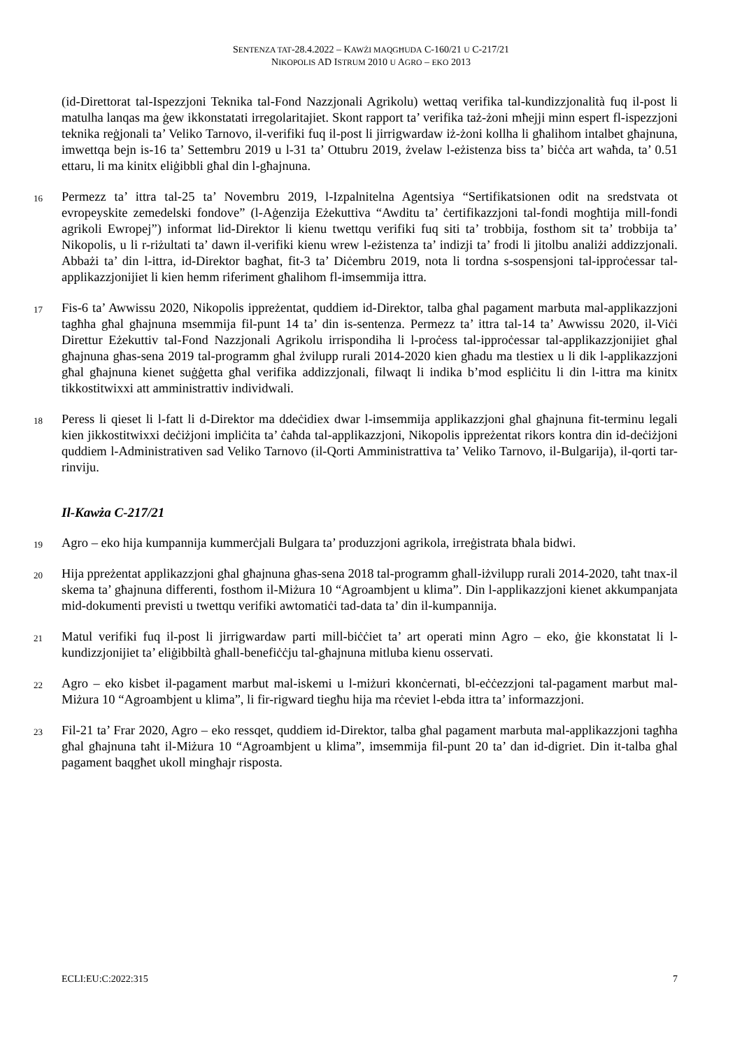SENTENZA TAT-28.4.2022 – KAWŻI MAQGĦUDA C-160/21 U C-217/21
NIKOPOLIS AD ISTRUM 2010 U AGRO – EKO 2013
(id-Direttorat tal-Ispezzjoni Teknika tal-Fond Nazzjonali Agrikolu) wettaq verifika tal-kundizzjonalità fuq il-post li matulha lanqas ma ġew ikkonstatati irregolaritajiet. Skont rapport ta’ verifika taż-żoni mħejji minn espert fl-ispezzjoni teknika reġjonali ta’ Veliko Tarnovo, il-verifiki fuq il-post li jirrigwardaw iż-żoni kollha li għalihom intalbet għajnuna, imwettqa bejn is-16 ta’ Settembru 2019 u l-31 ta’ Ottubru 2019, żvelaw l-eżistenza biss ta’ biċċa art waħda, ta’ 0.51 ettaru, li ma kinitx eliġibbli għal din l-għajnuna.
16
Permezz ta’ ittra tal-25 ta’ Novembru 2019, l-Izpalnitelna Agentsiya “Sertifikatsionen odit na sredstvata ot evropeyskite zemedelski fondove” (l-Aġenzija Eżekuttiva “Awditu ta’ ċertifikazzjoni tal-fondi mogħtija mill-fondi agrikoli Ewropej”) informat lid-Direktor li kienu twettqu verifiki fuq siti ta’ trobbija, fosthom sit ta’ trobbija ta’ Nikopolis, u li r-riżultati ta’ dawn il-verifiki kienu wrew l-eżistenza ta’ indizji ta’ frodi li jitolbu analiżi addizzjonali. Abbażi ta’ din l-ittra, id-Direktor bagħat, fit-3 ta’ Diċembru 2019, nota li tordna s-sospensjoni tal-ipproċessar tal-applikazzjonijiet li kien hemm riferiment għalihom fl-imsemmija ittra.
17
Fis-6 ta’ Awwissu 2020, Nikopolis ippreżentat, quddiem id-Direktor, talba għal pagament marbuta mal-applikazzjoni tagħha għal għajnuna msemmija fil-punt 14 ta’ din is-sentenza. Permezz ta’ ittra tal-14 ta’ Awwissu 2020, il-Viċi Direttur Eżekuttiv tal-Fond Nazzjonali Agrikolu irrispondiha li l-proċess tal-ipproċessar tal-applikazzjonijiet għal għajnuna għas-sena 2019 tal-programm għal żvilupp rurali 2014-2020 kien għadu ma tlestiex u li dik l-applikazzjoni għal għajnuna kienet suġġetta għal verifika addizzjonali, filwaqt li indika b’mod espliċitu li din l-ittra ma kinitx tikkostitwixxi att amministrattiv individwali.
18
Peress li qieset li l-fatt li d-Direktor ma ddeċidiex dwar l-imsemmija applikazzjoni għal għajnuna fit-terminu legali kien jikkostitwixxi deċiżjoni impliċita ta’ ċaħda tal-applikazzjoni, Nikopolis ippreżentat rikors kontra din id-deċiżjoni quddiem l-Administrativen sad Veliko Tarnovo (il-Qorti Amministrattiva ta’ Veliko Tarnovo, il-Bulgarija), il-qorti tar-rinviju.
Il-Kawża C-217/21
19
Agro – eko hija kumpannija kummerċjali Bulgara ta’ produzzjoni agrikola, irreġistrata bħala bidwi.
20
Hija ppreżentat applikazzjoni għal għajnuna għas-sena 2018 tal-programm għall-iżvilupp rurali 2014-2020, taħt tnax-il skema ta’ għajnuna differenti, fosthom il-Miżura 10 “Agroambjent u klima”. Din l-applikazzjoni kienet akkumpanjata mid-dokumenti previsti u twettqu verifiki awtomatiċi tad-data ta’ din il-kumpannija.
21
Matul verifiki fuq il-post li jirrigwardaw parti mill-biċċiet ta’ art operati minn Agro – eko, ġie kkonstatat li l-kundizzjonijiet ta’ eliġibbiltà għall-benefiċċju tal-għajnuna mitluba kienu osservati.
22
Agro – eko kisbet il-pagament marbut mal-iskemi u l-miżuri kkonċernati, bl-eċċezzjoni tal-pagament marbut mal-Miżura 10 “Agroambjent u klima”, li fir-rigward tiegħu hija ma rċeviet l-ebda ittra ta’ informazzjoni.
23
Fil-21 ta’ Frar 2020, Agro – eko ressqet, quddiem id-Direktor, talba għal pagament marbuta mal-applikazzjoni tagħha għal għajnuna taħt il-Miżura 10 “Agroambjent u klima”, imsemmija fil-punt 20 ta’ dan id-digriet. Din it-talba għal pagament baqgħet ukoll mingħajr risposta.
ECLI:EU:C:2022:315 7